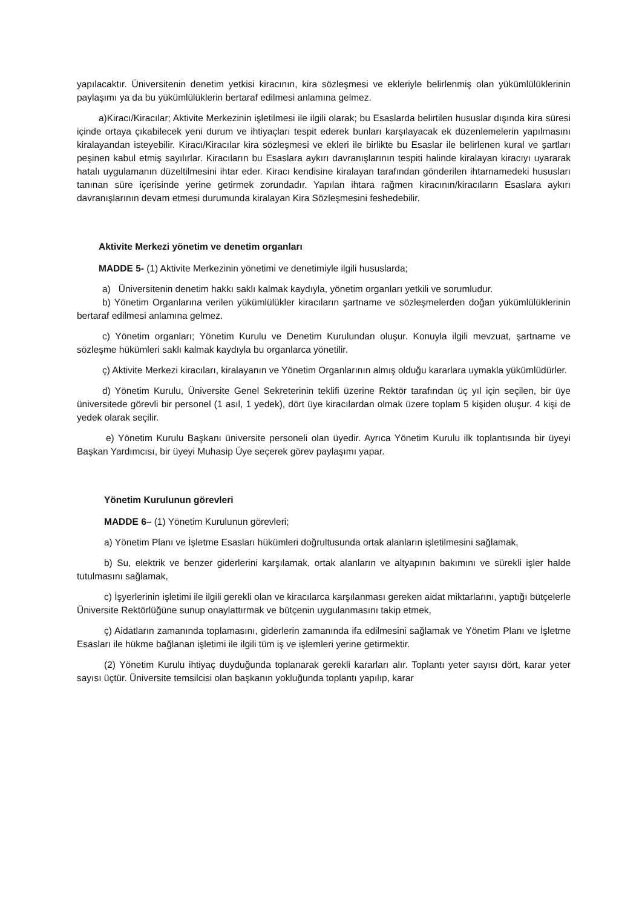yapılacaktır. Üniversitenin denetim yetkisi kiracının, kira sözleşmesi ve ekleriyle belirlenmiş olan yükümlülüklerinin paylaşımı ya da bu yükümlülüklerin bertaraf edilmesi anlamına gelmez.
a)Kiracı/Kiracılar; Aktivite Merkezinin işletilmesi ile ilgili olarak; bu Esaslarda belirtilen hususlar dışında kira süresi içinde ortaya çıkabilecek yeni durum ve ihtiyaçları tespit ederek bunları karşılayacak ek düzenlemelerin yapılmasını kiralayandan isteyebilir. Kiracı/Kiracılar kira sözleşmesi ve ekleri ile birlikte bu Esaslar ile belirlenen kural ve şartları peşinen kabul etmiş sayılırlar. Kiracıların bu Esaslara aykırı davranışlarının tespiti halinde kiralayan kiracıyı uyararak hatalı uygulamanın düzeltilmesini ihtar eder. Kiracı kendisine kiralayan tarafından gönderilen ihtarnamedeki hususları tanınan süre içerisinde yerine getirmek zorundadır. Yapılan ihtara rağmen kiracının/kiracıların Esaslara aykırı davranışlarının devam etmesi durumunda kiralayan Kira Sözleşmesini feshedebilir.
Aktivite Merkezi yönetim ve denetim organları
MADDE 5- (1) Aktivite Merkezinin yönetimi ve denetimiyle ilgili hususlarda;
a) Üniversitenin denetim hakkı saklı kalmak kaydıyla, yönetim organları yetkili ve sorumludur.
b) Yönetim Organlarına verilen yükümlülükler kiracıların şartname ve sözleşmelerden doğan yükümlülüklerinin bertaraf edilmesi anlamına gelmez.
c) Yönetim organları; Yönetim Kurulu ve Denetim Kurulundan oluşur. Konuyla ilgili mevzuat, şartname ve sözleşme hükümleri saklı kalmak kaydıyla bu organlarca yönetilir.
ç) Aktivite Merkezi kiracıları, kiralayanın ve Yönetim Organlarının almış olduğu kararlara uymakla yükümlüdürler.
d) Yönetim Kurulu, Üniversite Genel Sekreterinin teklifi üzerine Rektör tarafından üç yıl için seçilen, bir üye üniversitede görevli bir personel (1 asıl, 1 yedek), dört üye kiracılardan olmak üzere toplam 5 kişiden oluşur. 4 kişi de yedek olarak seçilir.
e) Yönetim Kurulu Başkanı üniversite personeli olan üyedir. Ayrıca Yönetim Kurulu ilk toplantısında bir üyeyi Başkan Yardımcısı, bir üyeyi Muhasip Üye seçerek görev paylaşımı yapar.
Yönetim Kurulunun görevleri
MADDE 6– (1) Yönetim Kurulunun görevleri;
a) Yönetim Planı ve İşletme Esasları hükümleri doğrultusunda ortak alanların işletilmesini sağlamak,
b) Su, elektrik ve benzer giderlerini karşılamak, ortak alanların ve altyapının bakımını ve sürekli işler halde tutulmasını sağlamak,
c) İşyerlerinin işletimi ile ilgili gerekli olan ve kiracılarca karşılanması gereken aidat miktarlarını, yaptığı bütçelerle Üniversite Rektörlüğüne sunup onaylattırmak ve bütçenin uygulanmasını takip etmek,
ç) Aidatların zamanında toplamasını, giderlerin zamanında ifa edilmesini sağlamak ve Yönetim Planı ve İşletme Esasları ile hükme bağlanan işletimi ile ilgili tüm iş ve işlemleri yerine getirmektir.
(2) Yönetim Kurulu ihtiyaç duyduğunda toplanarak gerekli kararları alır. Toplantı yeter sayısı dört, karar yeter sayısı üçtür. Üniversite temsilcisi olan başkanın yokluğunda toplantı yapılıp, karar